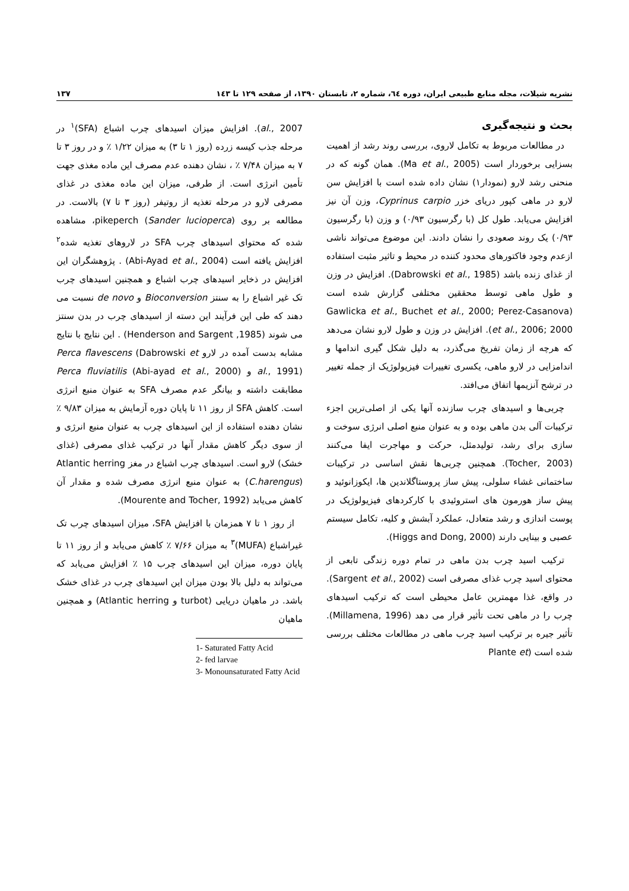نشریه شیلات، مجله منابع طبیعی ایران، دوره ٦٤، شماره ٢، تابستان ١٣٩٠، از صفحه ١٢٩ تا ١٤٣ ١٣٧
بحث و نتیجه‌گیری
در مطالعات مربوط به تکامل لاروی، بررسی روند رشد از اهمیت بسزایی برخوردار است (Ma et al., 2005). همان گونه که در منحنی رشد لارو (نمودار۱) نشان داده شده است با افزایش سن لارو در ماهی کپور دریای خزر Cyprinus carpio، وزن آن نیز افزایش می‌یابد. طول کل (با رگرسیون ۰/۹۳) و وزن (با رگرسیون ۰/۹۳) یک روند صعودی را نشان دادند. این موضوع می‌تواند ناشی ازعدم وجود فاکتورهای محدود کننده در محیط و تاثیر مثبت استفاده از غذای زنده باشد (Dabrowski et al., 1985). افزایش در وزن و طول ماهی توسط محققین مختلفی گزارش شده است (Gawlicka et al., Buchet et al., 2000; Perez-Casanova et al., 2006; 2000). افزایش در وزن و طول لارو نشان می‌دهد که هرچه از زمان تفریخ می‌گذرد، به دلیل شکل گیری اندامها و اندامزایی در لارو ماهی، یکسری تغییرات فیزیولوژیک از جمله تغییر در ترشح آنزیمها اتفاق می‌افتد.
چربی‌ها و اسیدهای چرب سازنده آنها یکی از اصلی‌ترین اجزء ترکیبات آلی بدن ماهی بوده و به عنوان منبع اصلی انرژی سوخت و سازی برای رشد، تولیدمثل، حرکت و مهاجرت ایفا می‌کنند (Tocher, 2003). همچنین چربی‌ها نقش اساسی در ترکیبات ساختمانی غشاء سلولی، پیش ساز پروستاگلاندین ها، ایکوزانوئید و پیش ساز هورمون های استروئیدی با کارکردهای فیزیولوژیک در پوست اندازی و رشد متعادل، عملکرد آبشش و کلیه، تکامل سیستم عصبی و بینایی دارند (Higgs and Dong, 2000).
ترکیب اسید چرب بدن ماهی در تمام دوره زندگی تابعی از محتوای اسید چرب غذای مصرفی است (Sargent et al., 2002). در واقع، غذا مهمترین عامل محیطی است که ترکیب اسیدهای چرب را در ماهی تحت تأثیر قرار می دهد (Millamena, 1996). تأثیر جیره بر ترکیب اسید چرب ماهی در مطالعات مختلف بررسی شده است (Plante et
al., 2007). افزایش میزان اسیدهای چرب اشباع (SFA)<sup>۱</sup> در مرحله جذب کیسه زرده (روز ۱ تا ۳) به میزان ۱/۲۲ ٪ و در روز ۳ تا ۷ به میزان ۷/۴۸ ٪ ، نشان دهنده عدم مصرف این ماده مغذی جهت تأمین انرژی است. از طرفی، میزان این ماده مغذی در غذای مصرفی لارو در مرحله تغذیه از روتیفر (روز ۳ تا ۷) بالاست. در مطالعه بر روی pikeperch (Sander lucioperca)، مشاهده شده که محتوای اسیدهای چرب SFA در لاروهای تغذیه شده<sup>۲</sup> افزایش یافته است (Abi-Ayad et al., 2004) . پژوهشگران این افزایش در ذخایر اسیدهای چرب اشباع و همچنین اسیدهای چرب تک غیر اشباع را به سنتز Bioconversion و de novo نسبت می دهند که طی این فرآیند این دسته از اسیدهای چرب در بدن سنتز می شوند (Henderson and Sargent ,1985) . این نتایج با نتایج مشابه بدست آمده در لارو Perca flavescens (Dabrowski et al., 1991) و Perca fluviatilis (Abi-ayad et al., 2000) مطابقت داشته و بیانگر عدم مصرف SFA به عنوان منبع انرژی است. کاهش SFA از روز ۱۱ تا پایان دوره آزمایش به میزان ۹/۸۳ ٪ نشان دهنده استفاده از این اسیدهای چرب به عنوان منبع انرژی و از سوی دیگر کاهش مقدار آنها در ترکیب غذای مصرفی (غذای خشک) لارو است. اسیدهای چرب اشباع در مغز Atlantic herring (C.harengus) به عنوان منبع انرژی مصرف شده و مقدار آن کاهش می‌یابد (Mourente and Tocher, 1992).
از روز ۱ تا ۷ همزمان با افزایش SFA، میزان اسیدهای چرب تک غیراشباع (MUFA)<sup>۳</sup> به میزان ۷/۶۶ ٪ کاهش می‌یابد و از روز ۱۱ تا پایان دوره، میزان این اسیدهای چرب ۱۵ ٪ افزایش می‌یابد که می‌تواند به دلیل بالا بودن میزان این اسیدهای چرب در غذای خشک باشد. در ماهیان دریایی (turbot و Atlantic herring) و همچنین ماهیان
1- Saturated Fatty Acid
2- fed larvae
3- Monounsaturated Fatty Acid